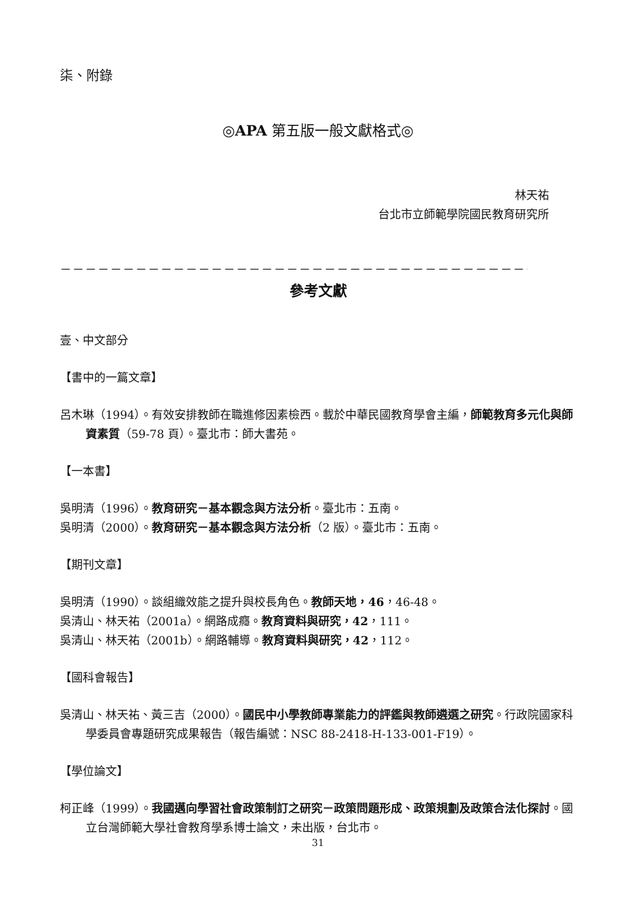柒、附錄
◎APA 第五版一般文獻格式◎
林天祐
台北市立師範學院國民教育研究所
－－－－－－－－－－－－－－－－－－－－－－－－－－－－－－－－－－－－－－－－－－－－－－－－－－－－
參考文獻
壹、中文部分
【書中的一篇文章】
呂木琳（1994）。有效安排教師在職進修因素檢西。載於中華民國教育學會主編，師範教育多元化與師資素質（59-78 頁）。臺北市：師大書苑。
【一本書】
吳明清（1996）。教育研究－基本觀念與方法分析。臺北市：五南。
吳明清（2000）。教育研究－基本觀念與方法分析（2 版）。臺北市：五南。
【期刊文章】
吳明清（1990）。談組織效能之提升與校長角色。教師天地，46，46-48。
吳清山、林天祐（2001a）。網路成癮。教育資料與研究，42，111。
吳清山、林天祐（2001b）。網路輔導。教育資料與研究，42，112。
【國科會報告】
吳清山、林天祐、黃三吉（2000）。國民中小學教師專業能力的評鑑與教師遴選之研究。行政院國家科學委員會專題研究成果報告（報告編號：NSC 88-2418-H-133-001-F19）。
【學位論文】
柯正峰（1999）。我國邁向學習社會政策制訂之研究－政策問題形成、政策規劃及政策合法化探討。國立台灣師範大學社會教育學系博士論文，未出版，台北市。
31